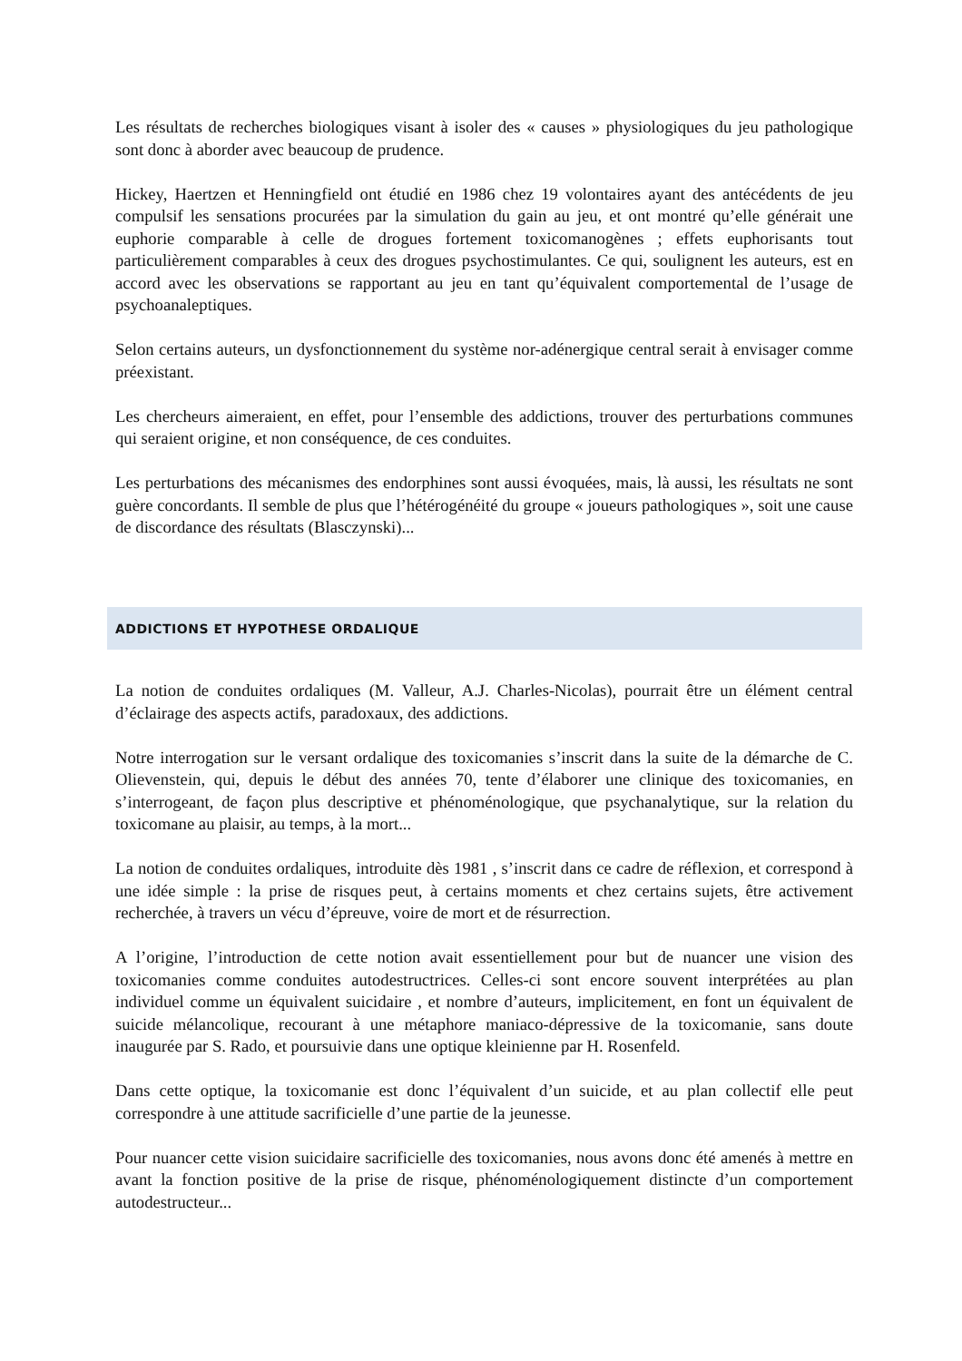Les résultats de recherches biologiques visant à isoler des « causes » physiologiques du jeu pathologique sont donc à aborder avec beaucoup de prudence.
Hickey, Haertzen et Henningfield ont étudié en 1986 chez 19 volontaires ayant des antécédents de jeu compulsif les sensations procurées par la simulation du gain au jeu, et ont montré qu’elle générait une euphorie comparable à celle de drogues fortement toxicomanogènes ; effets euphorisants tout particulièrement comparables à ceux des drogues psychostimulantes. Ce qui, soulignent les auteurs, est en accord avec les observations se rapportant au jeu en tant qu’équivalent comportemental de l’usage de psychoanaleptiques.
Selon certains auteurs, un dysfonctionnement du système nor-adénergique central serait à envisager comme préexistant.
Les chercheurs aimeraient, en effet, pour l’ensemble des addictions, trouver des perturbations communes qui seraient origine, et non conséquence, de ces conduites.
Les perturbations des mécanismes des endorphines sont aussi évoquées, mais, là aussi, les résultats ne sont guère concordants. Il semble de plus que l’hétérogénéité du groupe « joueurs pathologiques », soit une cause de discordance des résultats (Blasczynski)...
ADDICTIONS ET HYPOTHESE ORDALIQUE
La notion de conduites ordaliques (M. Valleur, A.J. Charles-Nicolas), pourrait être un élément central d’éclairage des aspects actifs, paradoxaux, des addictions.
Notre interrogation sur le versant ordalique des toxicomanies s’inscrit dans la suite de la démarche de C. Olievenstein, qui, depuis le début des années 70, tente d’élaborer une clinique des toxicomanies, en s’interrogeant, de façon plus descriptive et phénoménologique, que psychanalytique, sur la relation du toxicomane au plaisir, au temps, à la mort...
La notion de conduites ordaliques, introduite dès 1981 , s’inscrit dans ce cadre de réflexion, et correspond à une idée simple : la prise de risques peut, à certains moments et chez certains sujets, être activement recherchée, à travers un vécu d’épreuve, voire de mort et de résurrection.
A l’origine, l’introduction de cette notion avait essentiellement pour but de nuancer une vision des toxicomanies comme conduites autodestructrices. Celles-ci sont encore souvent interprétées au plan individuel comme un équivalent suicidaire , et nombre d’auteurs, implicitement, en font un équivalent de suicide mélancolique, recourant à une métaphore maniaco-dépressive de la toxicomanie, sans doute inaugurée par S. Rado, et poursuivie dans une optique kleinienne par H. Rosenfeld.
Dans cette optique, la toxicomanie est donc l’équivalent d’un suicide, et au plan collectif elle peut correspondre à une attitude sacrificielle d’une partie de la jeunesse.
Pour nuancer cette vision suicidaire sacrificielle des toxicomanies, nous avons donc été amenés à mettre en avant la fonction positive de la prise de risque, phénoménologiquement distincte d’un comportement autodestructeur...